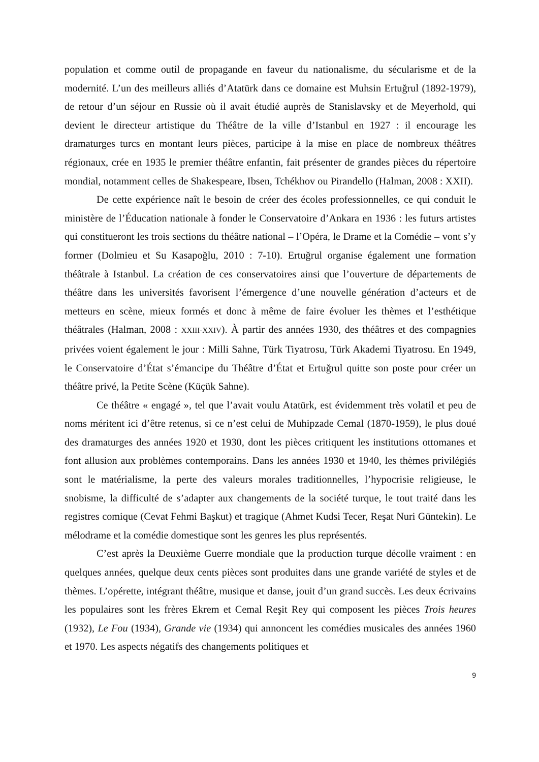population et comme outil de propagande en faveur du nationalisme, du sécularisme et de la modernité. L’un des meilleurs alliés d’Atatürk dans ce domaine est Muhsin Ertuğrul (1892-1979), de retour d’un séjour en Russie où il avait étudié auprès de Stanislavsky et de Meyerhold, qui devient le directeur artistique du Théâtre de la ville d’Istanbul en 1927 : il encourage les dramaturges turcs en montant leurs pièces, participe à la mise en place de nombreux théâtres régionaux, crée en 1935 le premier théâtre enfantin, fait présenter de grandes pièces du répertoire mondial, notamment celles de Shakespeare, Ibsen, Tchékhov ou Pirandello (Halman, 2008 : XXII).
De cette expérience naît le besoin de créer des écoles professionnelles, ce qui conduit le ministère de l’Éducation nationale à fonder le Conservatoire d’Ankara en 1936 : les futurs artistes qui constitueront les trois sections du théâtre national – l’Opéra, le Drame et la Comédie – vont s’y former (Dolmieu et Su Kasapoğlu, 2010 : 7-10). Ertuğrul organise également une formation théâtrale à Istanbul. La création de ces conservatoires ainsi que l’ouverture de départements de théâtre dans les universités favorisent l’émergence d’une nouvelle génération d’acteurs et de metteurs en scène, mieux formés et donc à même de faire évoluer les thèmes et l’esthétique théâtrales (Halman, 2008 : XXIII-XXIV). À partir des années 1930, des théâtres et des compagnies privées voient également le jour : Milli Sahne, Türk Tiyatrosu, Türk Akademi Tiyatrosu. En 1949, le Conservatoire d’État s’émancipe du Théâtre d’État et Ertuğrul quitte son poste pour créer un théâtre privé, la Petite Scène (Küçük Sahne).
Ce théâtre « engagé », tel que l’avait voulu Atatürk, est évidemment très volatil et peu de noms méritent ici d’être retenus, si ce n’est celui de Muhipzade Cemal (1870-1959), le plus doué des dramaturges des années 1920 et 1930, dont les pièces critiquent les institutions ottomanes et font allusion aux problèmes contemporains. Dans les années 1930 et 1940, les thèmes privilégiés sont le matérialisme, la perte des valeurs morales traditionnelles, l’hypocrisie religieuse, le snobisme, la difficulté de s’adapter aux changements de la société turque, le tout traité dans les registres comique (Cevat Fehmi Başkut) et tragique (Ahmet Kudsi Tecer, Reşat Nuri Güntekin). Le mélodrame et la comédie domestique sont les genres les plus représentés.
C’est après la Deuxième Guerre mondiale que la production turque décolle vraiment : en quelques années, quelque deux cents pièces sont produites dans une grande variété de styles et de thèmes. L’opérette, intégrant théâtre, musique et danse, jouit d’un grand succès. Les deux écrivains les populaires sont les frères Ekrem et Cemal Reşit Rey qui composent les pièces Trois heures (1932), Le Fou (1934), Grande vie (1934) qui annoncent les comédies musicales des années 1960 et 1970. Les aspects négatifs des changements politiques et
9